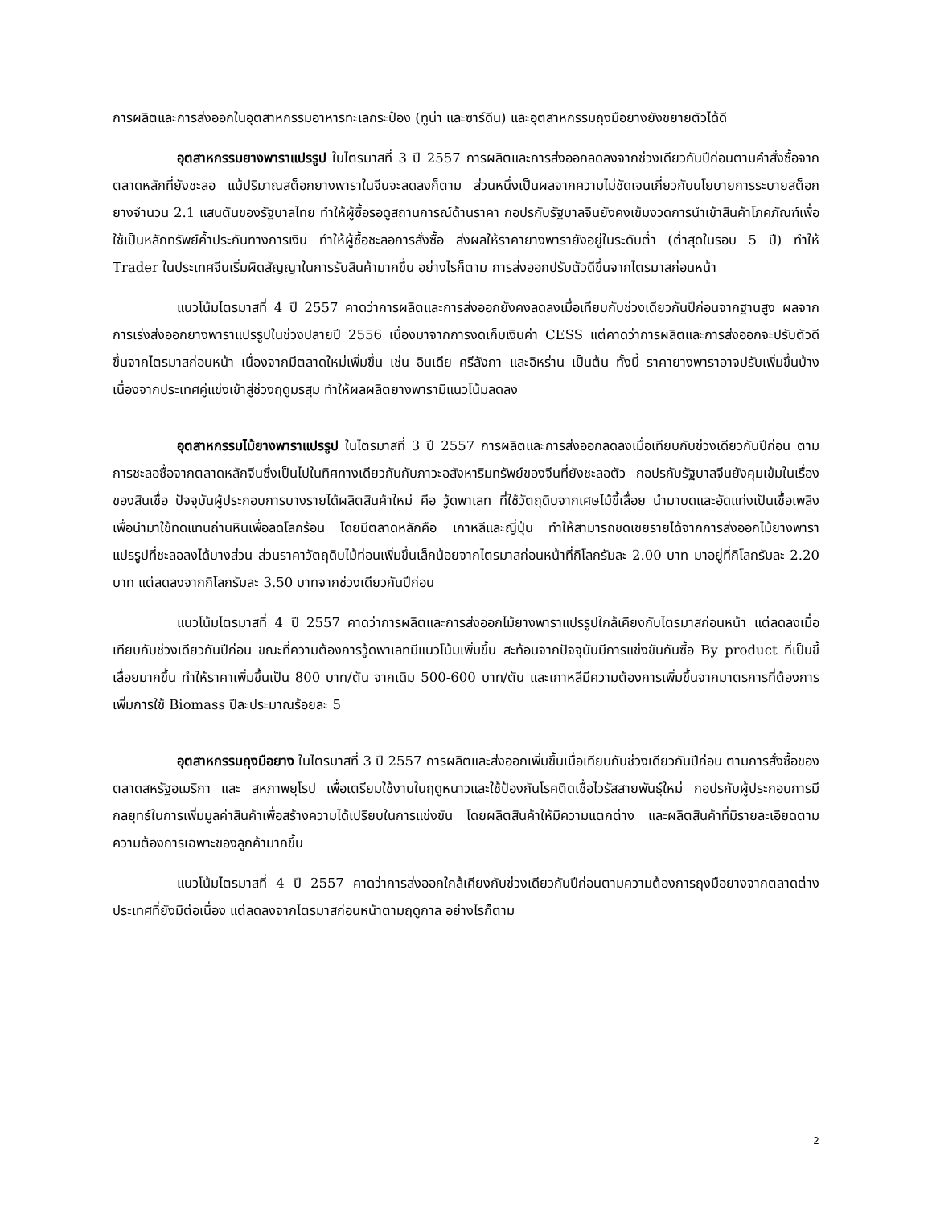การผลิตและการส่งออกในอุตสาหกรรมอาหารทะเลกระป๋อง (ทูน่า และซาร์ดีน) และอุตสาหกรรมถุงมือยางยังขยายตัวได้ดี
อุตสาหกรรมยางพาราแปรรูป ในไตรมาสที่ 3 ปี 2557 การผลิตและการส่งออกลดลงจากช่วงเดียวกันปีก่อนตามคำสั่งซื้อจากตลาดหลักที่ยังชะลอ แม้ปริมาณสต็อกยางพาราในจีนจะลดลงก็ตาม ส่วนหนึ่งเป็นผลจากความไม่ชัดเจนเกี่ยวกับนโยบายการระบายสต็อกยางจำนวน 2.1 แสนตันของรัฐบาลไทย ทำให้ผู้ซื้อรอดูสถานการณ์ด้านราคา กอปรกับรัฐบาลจีนยังคงเข้มงวดการนำเข้าสินค้าโภคภัณฑ์เพื่อใช้เป็นหลักทรัพย์ค้ำประกันทางการเงิน ทำให้ผู้ซื้อชะลอการสั่งซื้อ ส่งผลให้ราคายางพารายังอยู่ในระดับต่ำ (ต่ำสุดในรอบ 5 ปี) ทำให้ Trader ในประเทศจีนเริ่มผิดสัญญาในการรับสินค้ามากขึ้น อย่างไรก็ตาม การส่งออกปรับตัวดีขึ้นจากไตรมาสก่อนหน้า
แนวโน้มไตรมาสที่ 4 ปี 2557 คาดว่าการผลิตและการส่งออกยังคงลดลงเมื่อเทียบกับช่วงเดียวกันปีก่อนจากฐานสูง ผลจากการเร่งส่งออกยางพาราแปรรูปในช่วงปลายปี 2556 เนื่องมาจากการงดเก็บเงินค่า CESS แต่คาดว่าการผลิตและการส่งออกจะปรับตัวดีขึ้นจากไตรมาสก่อนหน้า เนื่องจากมีตลาดใหม่เพิ่มขึ้น เช่น อินเดีย ศรีลังกา และอิหร่าน เป็นต้น ทั้งนี้ ราคายางพาราอาจปรับเพิ่มขึ้นบ้าง เนื่องจากประเทศคู่แข่งเข้าสู่ช่วงฤดูมรสุม ทำให้ผลผลิตยางพารามีแนวโน้มลดลง
อุตสาหกรรมไม้ยางพาราแปรรูป ในไตรมาสที่ 3 ปี 2557 การผลิตและการส่งออกลดลงเมื่อเทียบกับช่วงเดียวกันปีก่อน ตามการชะลอซื้อจากตลาดหลักจีนซึ่งเป็นไปในทิศทางเดียวกันกับภาวะอสังหาริมทรัพย์ของจีนที่ยังชะลอตัว กอปรกับรัฐบาลจีนยังคุมเข้มในเรื่องของสินเชื่อ ปัจจุบันผู้ประกอบการบางรายได้ผลิตสินค้าใหม่ คือ วู้ดพาเลท ที่ใช้วัตถุดิบจากเศษไม้ขี้เลื่อย นำมาบดและอัดแท่งเป็นเชื้อเพลิงเพื่อนำมาใช้ทดแทนถ่านหินเพื่อลดโลกร้อน โดยมีตลาดหลักคือ เกาหลีและญี่ปุ่น ทำให้สามารถชดเชยรายได้จากการส่งออกไม้ยางพาราแปรรูปที่ชะลอลงได้บางส่วน ส่วนราคาวัตถุดิบไม้ท่อนเพิ่มขึ้นเล็กน้อยจากไตรมาสก่อนหน้าที่กิโลกรัมละ 2.00 บาท มาอยู่ที่กิโลกรัมละ 2.20 บาท แต่ลดลงจากกิโลกรัมละ 3.50 บาทจากช่วงเดียวกันปีก่อน
แนวโน้มไตรมาสที่ 4 ปี 2557 คาดว่าการผลิตและการส่งออกไม้ยางพาราแปรรูปใกล้เคียงกับไตรมาสก่อนหน้า แต่ลดลงเมื่อเทียบกับช่วงเดียวกันปีก่อน ขณะที่ความต้องการวู้ดพาเลทมีแนวโน้มเพิ่มขึ้น สะท้อนจากปัจจุบันมีการแข่งขันกันซื้อ By product ที่เป็นขี้เลื่อยมากขึ้น ทำให้ราคาเพิ่มขึ้นเป็น 800 บาท/ตัน จากเดิม 500-600 บาท/ตัน และเกาหลีมีความต้องการเพิ่มขึ้นจากมาตรการที่ต้องการเพิ่มการใช้ Biomass ปีละประมาณร้อยละ 5
อุตสาหกรรมถุงมือยาง ในไตรมาสที่ 3 ปี 2557 การผลิตและส่งออกเพิ่มขึ้นเมื่อเทียบกับช่วงเดียวกันปีก่อน ตามการสั่งซื้อของตลาดสหรัฐอเมริกา และ สหภาพยุโรป เพื่อเตรียมใช้งานในฤดูหนาวและใช้ป้องกันโรคติดเชื้อไวรัสสายพันธุ์ใหม่ กอปรกับผู้ประกอบการมีกลยุทธ์ในการเพิ่มมูลค่าสินค้าเพื่อสร้างความได้เปรียบในการแข่งขัน โดยผลิตสินค้าให้มีความแตกต่าง และผลิตสินค้าที่มีรายละเอียดตามความต้องการเฉพาะของลูกค้ามากขึ้น
แนวโน้มไตรมาสที่ 4 ปี 2557 คาดว่าการส่งออกใกล้เคียงกับช่วงเดียวกันปีก่อนตามความต้องการถุงมือยางจากตลาดต่างประเทศที่ยังมีต่อเนื่อง แต่ลดลงจากไตรมาสก่อนหน้าตามฤดูกาล อย่างไรก็ตาม
2